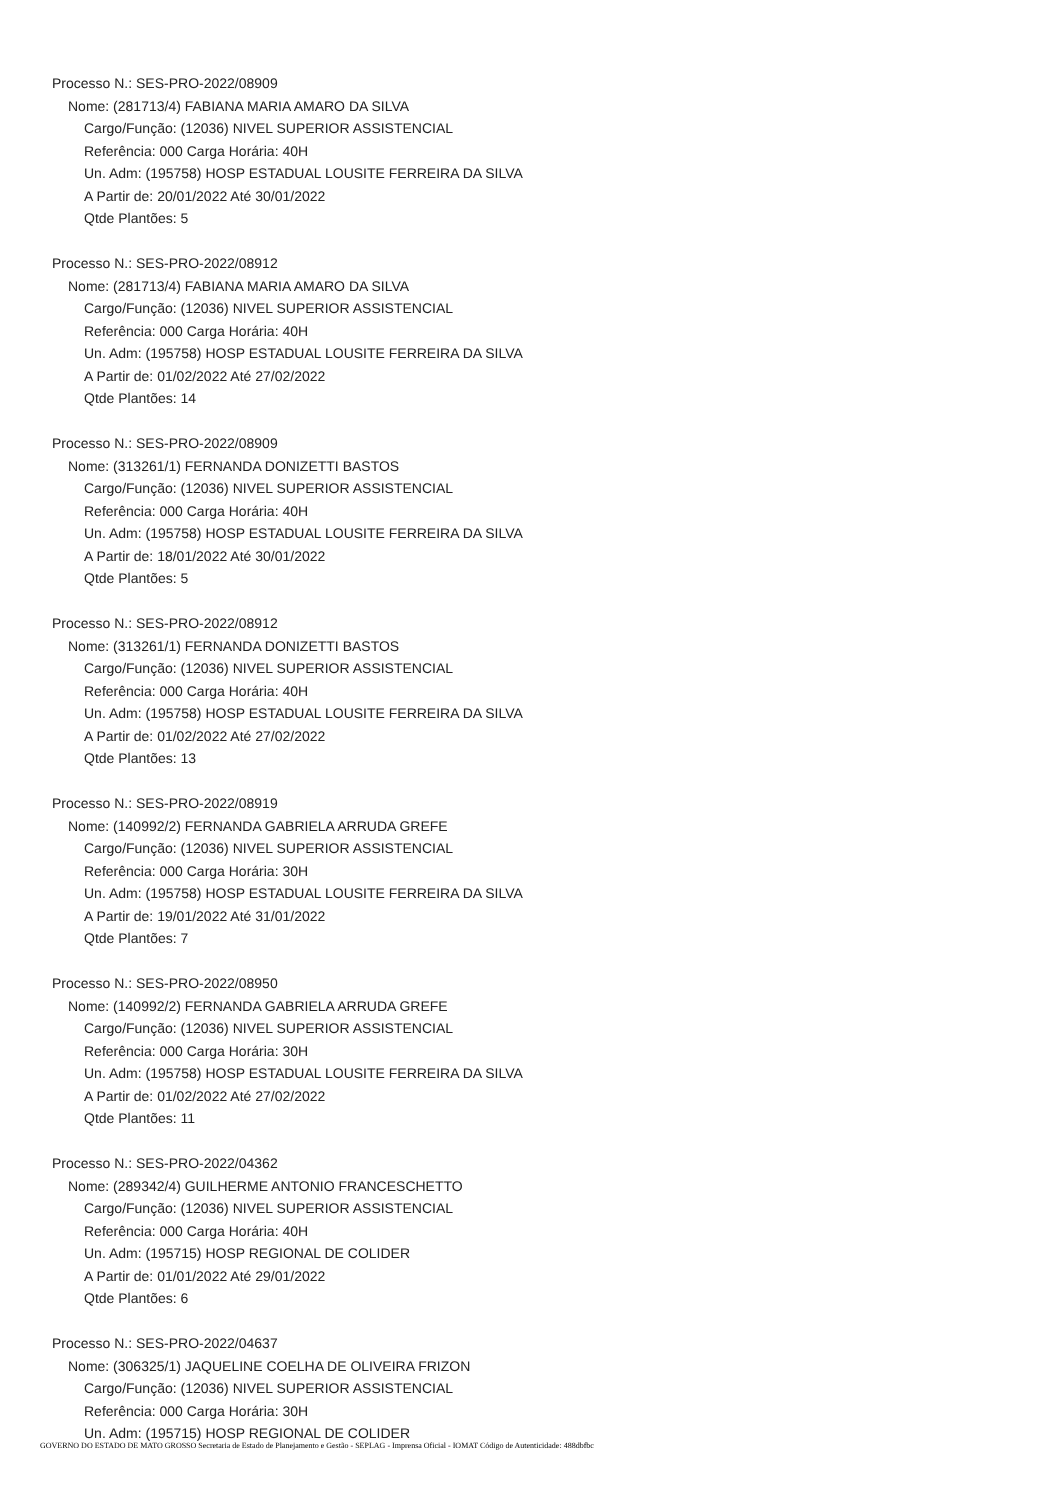Processo N.: SES-PRO-2022/08909
Nome: (281713/4) FABIANA MARIA AMARO DA SILVA
Cargo/Função: (12036) NIVEL SUPERIOR ASSISTENCIAL
Referência: 000 Carga Horária: 40H
Un. Adm: (195758) HOSP ESTADUAL LOUSITE FERREIRA DA SILVA
A Partir de: 20/01/2022 Até 30/01/2022
Qtde Plantões: 5
Processo N.: SES-PRO-2022/08912
Nome: (281713/4) FABIANA MARIA AMARO DA SILVA
Cargo/Função: (12036) NIVEL SUPERIOR ASSISTENCIAL
Referência: 000 Carga Horária: 40H
Un. Adm: (195758) HOSP ESTADUAL LOUSITE FERREIRA DA SILVA
A Partir de: 01/02/2022 Até 27/02/2022
Qtde Plantões: 14
Processo N.: SES-PRO-2022/08909
Nome: (313261/1) FERNANDA DONIZETTI BASTOS
Cargo/Função: (12036) NIVEL SUPERIOR ASSISTENCIAL
Referência: 000 Carga Horária: 40H
Un. Adm: (195758) HOSP ESTADUAL LOUSITE FERREIRA DA SILVA
A Partir de: 18/01/2022 Até 30/01/2022
Qtde Plantões: 5
Processo N.: SES-PRO-2022/08912
Nome: (313261/1) FERNANDA DONIZETTI BASTOS
Cargo/Função: (12036) NIVEL SUPERIOR ASSISTENCIAL
Referência: 000 Carga Horária: 40H
Un. Adm: (195758) HOSP ESTADUAL LOUSITE FERREIRA DA SILVA
A Partir de: 01/02/2022 Até 27/02/2022
Qtde Plantões: 13
Processo N.: SES-PRO-2022/08919
Nome: (140992/2) FERNANDA GABRIELA ARRUDA GREFE
Cargo/Função: (12036) NIVEL SUPERIOR ASSISTENCIAL
Referência: 000 Carga Horária: 30H
Un. Adm: (195758) HOSP ESTADUAL LOUSITE FERREIRA DA SILVA
A Partir de: 19/01/2022 Até 31/01/2022
Qtde Plantões: 7
Processo N.: SES-PRO-2022/08950
Nome: (140992/2) FERNANDA GABRIELA ARRUDA GREFE
Cargo/Função: (12036) NIVEL SUPERIOR ASSISTENCIAL
Referência: 000 Carga Horária: 30H
Un. Adm: (195758) HOSP ESTADUAL LOUSITE FERREIRA DA SILVA
A Partir de: 01/02/2022 Até 27/02/2022
Qtde Plantões: 11
Processo N.: SES-PRO-2022/04362
Nome: (289342/4) GUILHERME ANTONIO FRANCESCHETTO
Cargo/Função: (12036) NIVEL SUPERIOR ASSISTENCIAL
Referência: 000 Carga Horária: 40H
Un. Adm: (195715) HOSP REGIONAL DE COLIDER
A Partir de: 01/01/2022 Até 29/01/2022
Qtde Plantões: 6
Processo N.: SES-PRO-2022/04637
Nome: (306325/1) JAQUELINE COELHA DE OLIVEIRA FRIZON
Cargo/Função: (12036) NIVEL SUPERIOR ASSISTENCIAL
Referência: 000 Carga Horária: 30H
Un. Adm: (195715) HOSP REGIONAL DE COLIDER
GOVERNO DO ESTADO DE MATO GROSSO Secretaria de Estado de Planejamento e Gestão - SEPLAG - Imprensa Oficial - IOMAT Código de Autenticidade: 488dbfbc